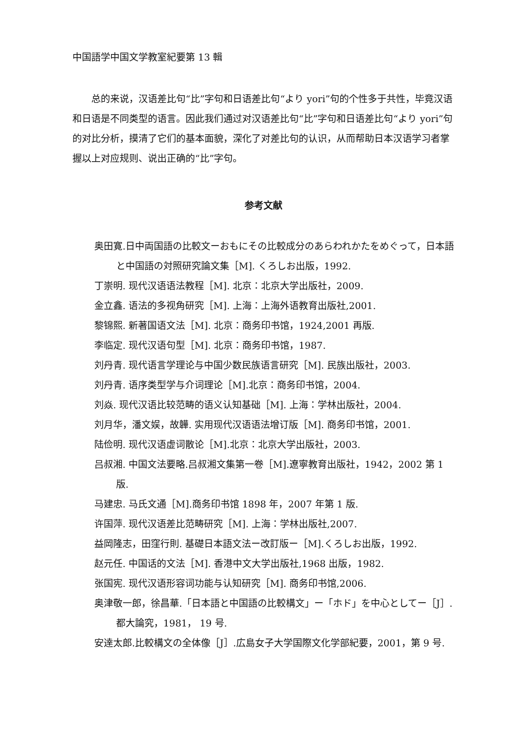中国語学中国文学教室紀要第 13 輯
总的来说，汉语差比句“比”字句和日语差比句“より yori”句的个性多于共性，毕竟汉语和日语是不同类型的语言。因此我们通过对汉语差比句“比”字句和日语差比句“より yori”句的对比分析，摸清了它们的基本面貌，深化了对差比句的认识，从而帮助日本汉语学习者掌握以上对应规则、说出正确的“比”字句。
参考文献
奥田寛.日中両国語の比較文ーおもにその比較成分のあらわれかたをめぐって，日本語と中国語の対照研究論文集［M]. くろしお出版，1992.
丁崇明. 现代汉语语法教程［M]. 北京：北京大学出版社，2009.
金立鑫. 语法的多视角研究［M]. 上海：上海外语教育出版社,2001.
黎锦熙. 新著国语文法［M]. 北京：商务印书馆，1924,2001 再版.
李临定. 现代汉语句型［M]. 北京：商务印书馆，1987.
刘丹青. 现代语言学理论与中国少数民族语言研究［M]. 民族出版社，2003.
刘丹青. 语序类型学与介词理论［M].北京：商务印书馆，2004.
刘焱. 现代汉语比较范畴的语义认知基础［M]. 上海：学林出版社，2004.
刘月华，潘文娱，故韡. 实用现代汉语语法增订版［M]. 商务印书馆，2001.
陆俭明. 现代汉语虚词散论［M].北京：北京大学出版社，2003.
吕叔湘. 中国文法要略.吕叔湘文集第一卷［M].遼寧教育出版社，1942，2002 第 1 版.
马建忠. 马氏文通［M].商务印书馆 1898 年，2007 年第 1 版.
许国萍. 现代汉语差比范畴研究［M]. 上海：学林出版社,2007.
益岡隆志，田窪行則. 基礎日本語文法ー改訂版ー［M].くろしお出版，1992.
赵元任. 中国话的文法［M]. 香港中文大学出版社,1968 出版，1982.
张国宪. 现代汉语形容词功能与认知研究［M]. 商务印书馆,2006.
奥津敬一郎，徐昌華.「日本語と中国語の比較構文」ー「ホド」を中心としてー［J］. 都大論究，1981， 19 号.
安達太郎.比較構文の全体像［J］.広島女子大学国際文化学部紀要，2001，第 9 号.